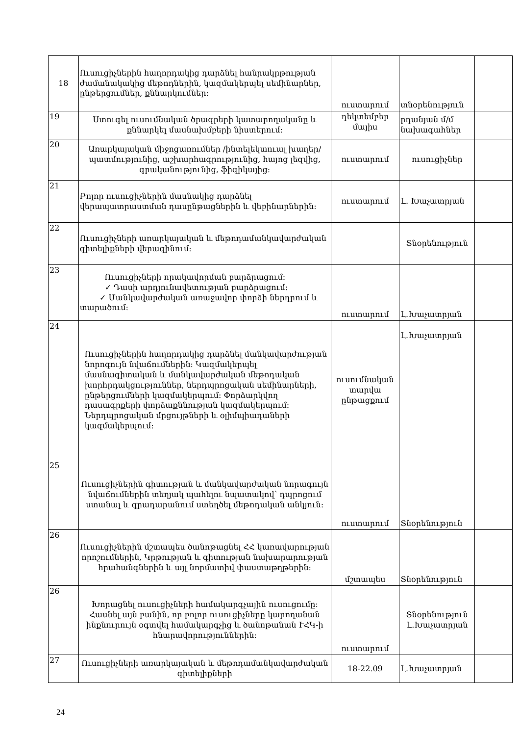| 18 | Ուսուցիչներին հաղորդակից դարձնել հանրակրթության ժամանակակից մեթոդներին, կազմակերպել սեմինարներ, ընթերցումներ, քննարկումներ: | ուստարում | տնօրենություն | |
| 19 | Ստուգել ուսումնական ծրագրերի կատարողականը և քննարկել մասնախմբերի նիստերում: | դեկտեմբեր մայիս | րդանյան մ/մ նախագահներ | |
| 20 | Առարկայական միջոցառումներ /ինտելեկտուալ խաղեր/ պատմությունից, աշխարհագրությունից, հայոց լեզվից, գրականությունից, ֆիզիկայից: | ուստարում | ուսուցիչներ | |
| 21 | Բոլոր ուսուցիչներին մասնակից դարձնել վերապատրաստման դասընթացներին և վեբինարներին: | ուստարում | Լ. Խաչատրյան | |
| 22 | Ուսուցիչների առարկայական և մեթոդամանկավարժական գիտելիքների վերազինում: | | Տնօրենություն | |
| 23 | Ուսուցիչների որակավորման բարձրացում: ✓ Դասի արդյունավետության բարձրացում: ✓ Մանկավարժական առաջավոր փորձի ներդրում և տարածում: | ուստարում | Լ.Խաչատրյան | |
| 24 | Ուսուցիչներին հաղորդակից դարձնել մանկավարժության նորոգույն նվաճումներին: Կազմակերպել մասնագիտական և մանկավարժական մեթոդական խորհրդակցություններ, ներդպրոցական սեմինարների, ընթերցումների կազմակերպում: Փորձարկվող դասագրքերի փորձաքննության կազմակերպում: Ներդպրոցական մրցույթների և օլիմպիադաների կազմակերպում: | ուսումնական տարվա ընթացքում | Լ.Խաչատրյան | |
| 25 | Ուսուցիչներին գիտության և մանկավարժական նորագույն նվաճումներին տեղյակ պահելու նպատակով՝ դպրոցում ստանալ և գրադարանում ստեղծել մեթոդական անկյուն: | ուստարում | Տնօրենություն | |
| 26 | Ուսուցիչներին մշտապես ծանոթացնել ՀՀ կառավարության որոշումներին, Կրթության և գիտության նախարարության հրահանգներին և այլ նորմատիվ փաստաթղթերին: | մշտապես | Տնօրենություն | |
| 26 | Խորացնել ուսուցիչների համակարգչային ուսուցումը: Հասնել այն բանին, որ բոլոր ուսուցիչները կարողանան ինքնուրույն օգտվել համակարգչից և ծանոթանան ՒՀԿ-ի հնարավորություններին: | ուստարում | Տնօրենություն Լ.Խաչատրյան | |
| 27 | Ուսուցիչների առարկայական և մեթոդամանկավարժական գիտելիքների | 18-22.09 | Լ.Խաչատրյան | |
24